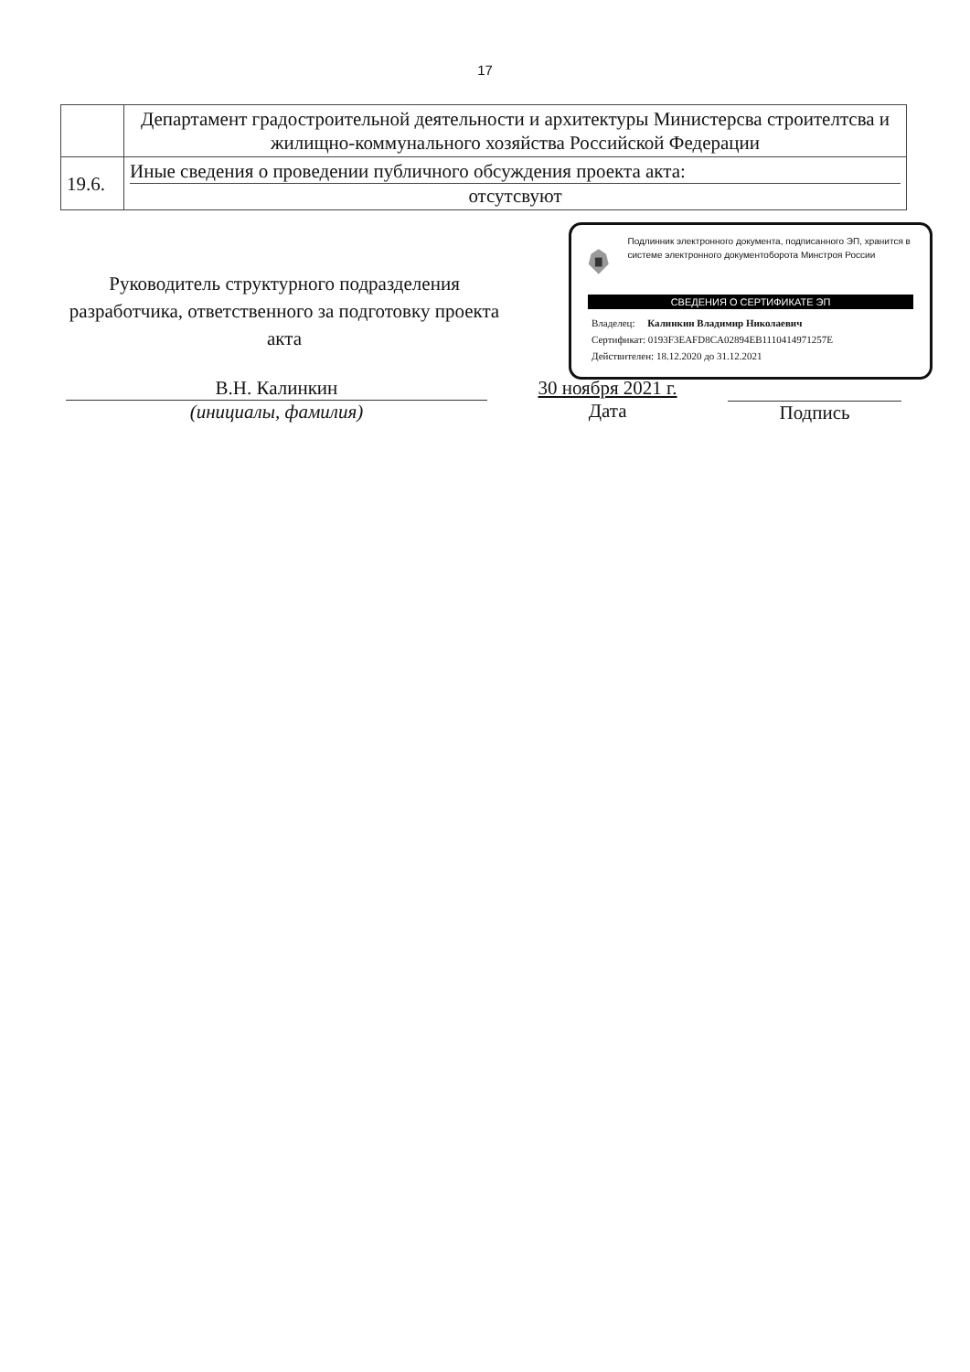17
| | Департамент градостроительной деятельности и архитектуры Министерсва строителтсва и жилищно-коммунального хозяйства Российской Федерации |
| 19.6. | Иные сведения о проведении публичного обсуждения проекта акта: отсутсвуют |
Руководитель структурного подразделения разработчика, ответственного за подготовку проекта акта
Подлинник электронного документа, подписанного ЭП, хранится в системе электронного документоборота Минстроя России
СВЕДЕНИЯ О СЕРТИФИКАТЕ ЭП
Владелец: Калинкин Владимир Николаевич
Сертификат: 0193F3EAFD8CA02894EB1110414971257E
Действителен: 18.12.2020 до 31.12.2021
В.Н. Калинкин
(инициалы, фамилия)
30 ноября 2021 г.
Дата
Подпись